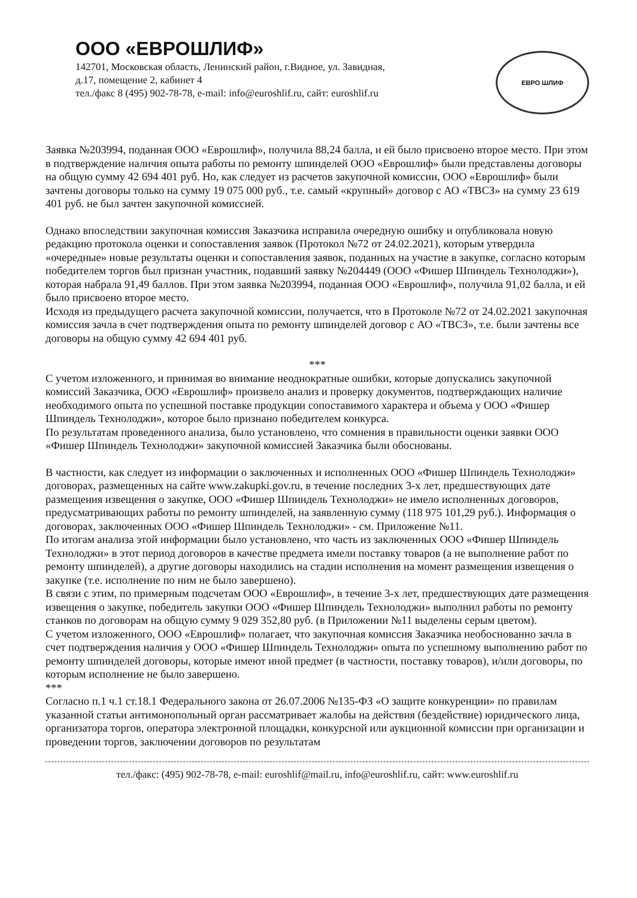ООО «ЕВРОШЛИФ»
142701, Московская область, Ленинский район, г.Видное, ул. Завидная,
д.17, помещение 2, кабинет 4
тел./факс 8 (495) 902-78-78, e-mail: info@euroshlif.ru, сайт: euroshlif.ru
ЕВРО ШЛИФ
Заявка №203994, поданная ООО «Еврошлиф», получила 88,24 балла, и ей было присвоено второе место. При этом в подтверждение наличия опыта работы по ремонту шпинделей ООО «Еврошлиф» были представлены договоры на общую сумму 42 694 401 руб. Но, как следует из расчетов закупочной комиссии, ООО «Еврошлиф» были зачтены договоры только на сумму 19 075 000 руб., т.е. самый «крупный» договор с АО «ТВСЗ» на сумму 23 619 401 руб. не был зачтен закупочной комиссией.
Однако впоследствии закупочная комиссия Заказчика исправила очередную ошибку и опубликовала новую редакцию протокола оценки и сопоставления заявок (Протокол №72 от 24.02.2021), которым утвердила «очередные» новые результаты оценки и сопоставления заявок, поданных на участие в закупке, согласно которым победителем торгов был признан участник, подавший заявку №204449 (ООО «Фишер Шпиндель Технолоджи»), которая набрала 91,49 баллов. При этом заявка №203994, поданная ООО «Еврошлиф», получила 91,02 балла, и ей было присвоено второе место.
Исходя из предыдущего расчета закупочной комиссии, получается, что в Протоколе №72 от 24.02.2021 закупочная комиссия зачла в счет подтверждения опыта по ремонту шпинделей договор с АО «ТВСЗ», т.е. были зачтены все договоры на общую сумму 42 694 401 руб.
***
С учетом изложенного, и принимая во внимание неоднократные ошибки, которые допускались закупочной комиссий Заказчика, ООО «Еврошлиф» произвело анализ и проверку документов, подтверждающих наличие необходимого опыта по успешной поставке продукции сопоставимого характера и объема у ООО «Фишер Шпиндель Технолоджи», которое было признано победителем конкурса.
По результатам проведенного анализа, было установлено, что сомнения в правильности оценки заявки ООО «Фишер Шпиндель Технолоджи» закупочной комиссией Заказчика были обоснованы.
В частности, как следует из информации о заключенных и исполненных ООО «Фишер Шпиндель Технолоджи» договорах, размещенных на сайте www.zakupki.gov.ru, в течение последних 3-х лет, предшествующих дате размещения извещения о закупке, ООО «Фишер Шпиндель Технолоджи» не имело исполненных договоров, предусматривающих работы по ремонту шпинделей, на заявленную сумму (118 975 101,29 руб.). Информация о договорах, заключенных ООО «Фишер Шпиндель Технолоджи» - см. Приложение №11.
По итогам анализа этой информации было установлено, что часть из заключенных ООО «Фишер Шпиндель Технолоджи» в этот период договоров в качестве предмета имели поставку товаров (а не выполнение работ по ремонту шпинделей), а другие договоры находились на стадии исполнения на момент размещения извещения о закупке (т.е. исполнение по ним не было завершено).
В связи с этим, по примерным подсчетам ООО «Еврошлиф», в течение 3-х лет, предшествующих дате размещения извещения о закупке, победитель закупки ООО «Фишер Шпиндель Технолоджи» выполнил работы по ремонту станков по договорам на общую сумму 9 029 352,80 руб. (в Приложении №11 выделены серым цветом).
С учетом изложенного, ООО «Еврошлиф» полагает, что закупочная комиссия Заказчика необоснованно зачла в счет подтверждения наличия у ООО «Фишер Шпиндель Технолоджи» опыта по успешному выполнению работ по ремонту шпинделей договоры, которые имеют иной предмет (в частности, поставку товаров), и/или договоры, по которым исполнение не было завершено.
***
Согласно п.1 ч.1 ст.18.1 Федерального закона от 26.07.2006 №135-ФЗ «О защите конкуренции» по правилам указанной статьи антимонопольный орган рассматривает жалобы на действия (бездействие) юридического лица, организатора торгов, оператора электронной площадки, конкурсной или аукционной комиссии при организации и проведении торгов, заключении договоров по результатам
тел./факс: (495) 902-78-78, e-mail: euroshlif@mail.ru, info@euroshlif.ru, сайт: www.euroshlif.ru